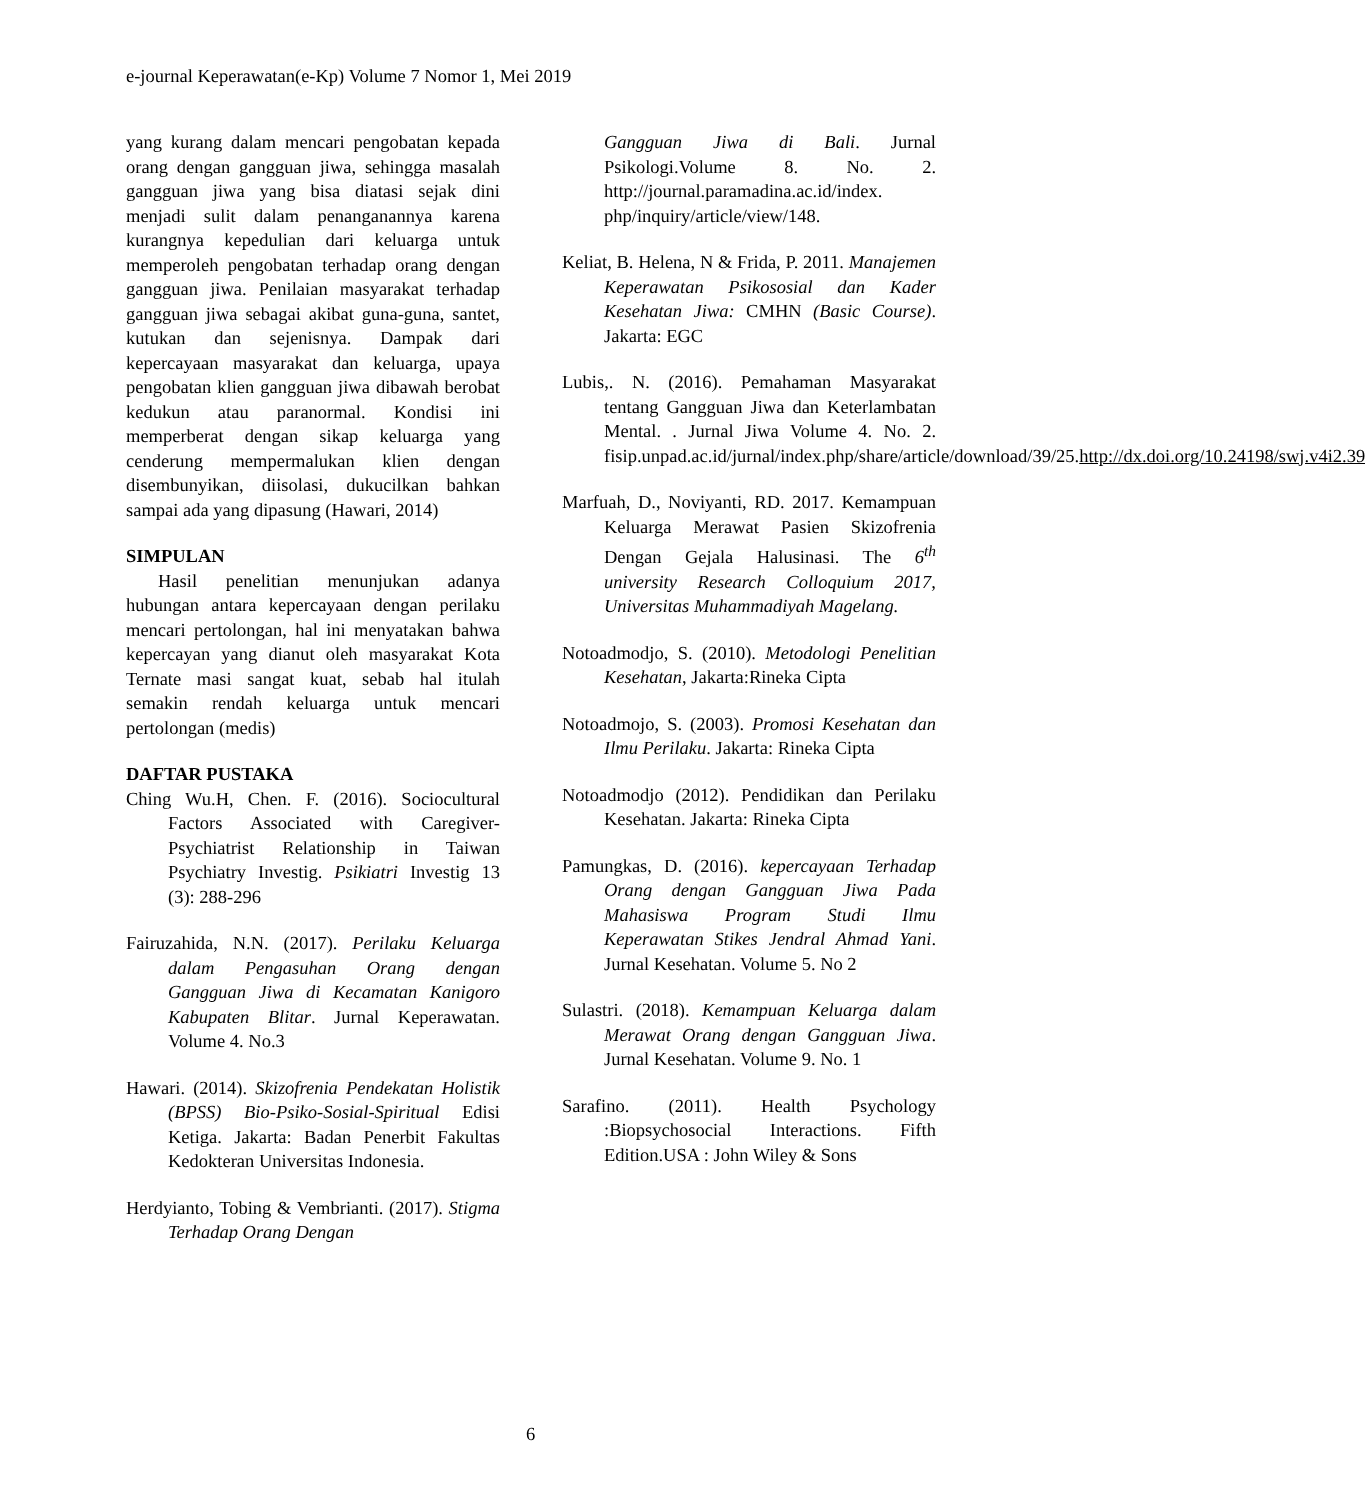e-journal Keperawatan(e-Kp) Volume 7 Nomor 1, Mei 2019
yang kurang dalam mencari pengobatan kepada orang dengan gangguan jiwa, sehingga masalah gangguan jiwa yang bisa diatasi sejak dini menjadi sulit dalam penanganannya karena kurangnya kepedulian dari keluarga untuk memperoleh pengobatan terhadap orang dengan gangguan jiwa. Penilaian masyarakat terhadap gangguan jiwa sebagai akibat guna-guna, santet, kutukan dan sejenisnya. Dampak dari kepercayaan masyarakat dan keluarga, upaya pengobatan klien gangguan jiwa dibawah berobat kedukun atau paranormal. Kondisi ini memperberat dengan sikap keluarga yang cenderung mempermalukan klien dengan disembunyikan, diisolasi, dukucilkan bahkan sampai ada yang dipasung (Hawari, 2014)
SIMPULAN
Hasil penelitian menunjukan adanya hubungan antara kepercayaan dengan perilaku mencari pertolongan, hal ini menyatakan bahwa kepercayan yang dianut oleh masyarakat Kota Ternate masi sangat kuat, sebab hal itulah semakin rendah keluarga untuk mencari pertolongan (medis)
DAFTAR PUSTAKA
Ching Wu.H, Chen. F. (2016). Sociocultural Factors Associated with Caregiver-Psychiatrist Relationship in Taiwan Psychiatry Investig. Psikiatri Investig 13 (3): 288-296
Fairuzahida, N.N. (2017). Perilaku Keluarga dalam Pengasuhan Orang dengan Gangguan Jiwa di Kecamatan Kanigoro Kabupaten Blitar. Jurnal Keperawatan. Volume 4. No.3
Hawari. (2014). Skizofrenia Pendekatan Holistik (BPSS) Bio-Psiko-Sosial-Spiritual Edisi Ketiga. Jakarta: Badan Penerbit Fakultas Kedokteran Universitas Indonesia.
Herdyianto, Tobing & Vembrianti. (2017). Stigma Terhadap Orang Dengan
Gangguan Jiwa di Bali. Jurnal Psikologi.Volume 8. No. 2. http://journal.paramadina.ac.id/index. php/inquiry/article/view/148.
Keliat, B. Helena, N & Frida, P. 2011. Manajemen Keperawatan Psikososial dan Kader Kesehatan Jiwa: CMHN (Basic Course). Jakarta: EGC
Lubis,. N. (2016). Pemahaman Masyarakat tentang Gangguan Jiwa dan Keterlambatan Mental. . Jurnal Jiwa Volume 4. No. 2. fisip.unpad.ac.id/jurnal/index.php/share/article/download/39/25.http://dx.doi.org/10.24198/swj.v4i2.39
Marfuah, D., Noviyanti, RD. 2017. Kemampuan Keluarga Merawat Pasien Skizofrenia Dengan Gejala Halusinasi. The 6<sup>th</sup> university Research Colloquium 2017, Universitas Muhammadiyah Magelang.
Notoadmodjo, S. (2010). Metodologi Penelitian Kesehatan, Jakarta:Rineka Cipta
Notoadmojo, S. (2003). Promosi Kesehatan dan Ilmu Perilaku. Jakarta: Rineka Cipta
Notoadmodjo (2012). Pendidikan dan Perilaku Kesehatan. Jakarta: Rineka Cipta
Pamungkas, D. (2016). kepercayaan Terhadap Orang dengan Gangguan Jiwa Pada Mahasiswa Program Studi Ilmu Keperawatan Stikes Jendral Ahmad Yani. Jurnal Kesehatan. Volume 5. No 2
Sulastri. (2018). Kemampuan Keluarga dalam Merawat Orang dengan Gangguan Jiwa. Jurnal Kesehatan. Volume 9. No. 1
Sarafino. (2011). Health Psychology :Biopsychosocial Interactions. Fifth Edition.USA : John Wiley & Sons
6